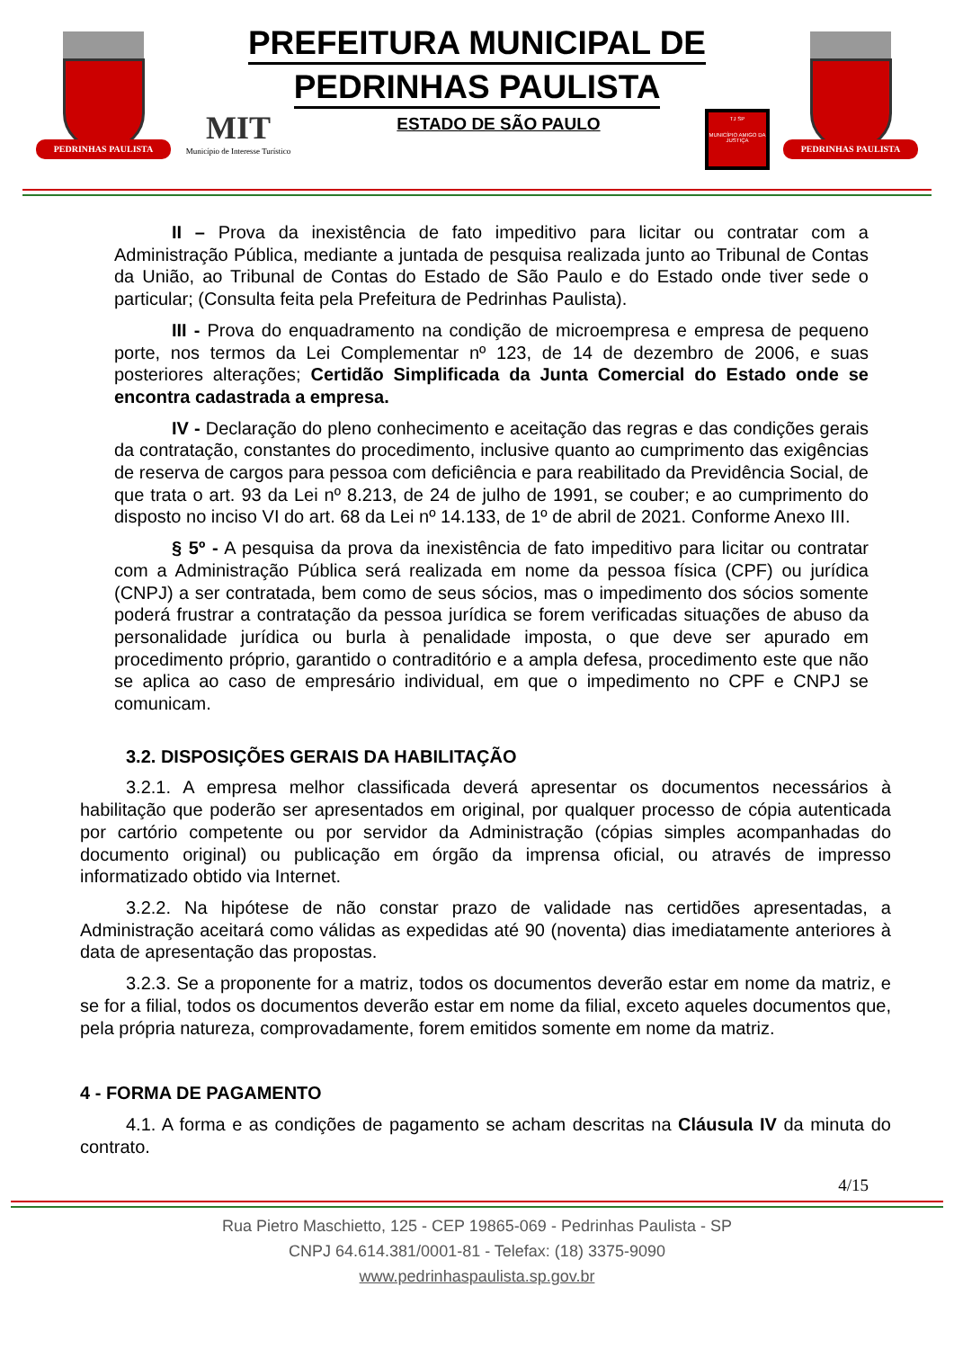PEDRINHAS PAULISTA
PREFEITURA MUNICIPAL DE
PEDRINHAS PAULISTA
MIT
Município de Interesse Turístico
ESTADO DE SÃO PAULO
TJ SP
MUNICÍPIO AMIGO DA JUSTIÇA
PEDRINHAS PAULISTA
II – Prova da inexistência de fato impeditivo para licitar ou contratar com a Administração Pública, mediante a juntada de pesquisa realizada junto ao Tribunal de Contas da União, ao Tribunal de Contas do Estado de São Paulo e do Estado onde tiver sede o particular; (Consulta feita pela Prefeitura de Pedrinhas Paulista).
III - Prova do enquadramento na condição de microempresa e empresa de pequeno porte, nos termos da Lei Complementar nº 123, de 14 de dezembro de 2006, e suas posteriores alterações; Certidão Simplificada da Junta Comercial do Estado onde se encontra cadastrada a empresa.
IV - Declaração do pleno conhecimento e aceitação das regras e das condições gerais da contratação, constantes do procedimento, inclusive quanto ao cumprimento das exigências de reserva de cargos para pessoa com deficiência e para reabilitado da Previdência Social, de que trata o art. 93 da Lei nº 8.213, de 24 de julho de 1991, se couber; e ao cumprimento do disposto no inciso VI do art. 68 da Lei nº 14.133, de 1º de abril de 2021. Conforme Anexo III.
§ 5º - A pesquisa da prova da inexistência de fato impeditivo para licitar ou contratar com a Administração Pública será realizada em nome da pessoa física (CPF) ou jurídica (CNPJ) a ser contratada, bem como de seus sócios, mas o impedimento dos sócios somente poderá frustrar a contratação da pessoa jurídica se forem verificadas situações de abuso da personalidade jurídica ou burla à penalidade imposta, o que deve ser apurado em procedimento próprio, garantido o contraditório e a ampla defesa, procedimento este que não se aplica ao caso de empresário individual, em que o impedimento no CPF e CNPJ se comunicam.
3.2. DISPOSIÇÕES GERAIS DA HABILITAÇÃO
3.2.1. A empresa melhor classificada deverá apresentar os documentos necessários à habilitação que poderão ser apresentados em original, por qualquer processo de cópia autenticada por cartório competente ou por servidor da Administração (cópias simples acompanhadas do documento original) ou publicação em órgão da imprensa oficial, ou através de impresso informatizado obtido via Internet.
3.2.2. Na hipótese de não constar prazo de validade nas certidões apresentadas, a Administração aceitará como válidas as expedidas até 90 (noventa) dias imediatamente anteriores à data de apresentação das propostas.
3.2.3. Se a proponente for a matriz, todos os documentos deverão estar em nome da matriz, e se for a filial, todos os documentos deverão estar em nome da filial, exceto aqueles documentos que, pela própria natureza, comprovadamente, forem emitidos somente em nome da matriz.
4 - FORMA DE PAGAMENTO
4.1. A forma e as condições de pagamento se acham descritas na Cláusula IV da minuta do contrato.
4/15
Rua Pietro Maschietto, 125 - CEP 19865-069 - Pedrinhas Paulista - SP
CNPJ 64.614.381/0001-81 - Telefax: (18) 3375-9090
www.pedrinhaspaulista.sp.gov.br